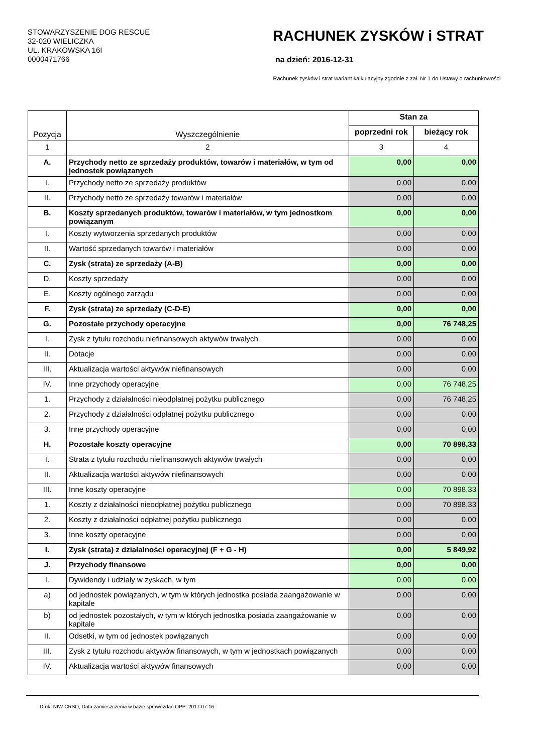STOWARZYSZENIE DOG RESCUE
32-020 WIELICZKA
UL. KRAKOWSKA 16I
0000471766
RACHUNEK ZYSKÓW i STRAT
na dzień: 2016-12-31
Rachunek zysków i strat wariant kalkulacyjny zgodnie z zał. Nr 1 do Ustawy o rachunkowości
| Pozycja | Wyszczególnienie | Stan za | |
| --- | --- | --- | --- |
| | | poprzedni rok | bieżący rok |
| 1 | 2 | 3 | 4 |
| A. | Przychody netto ze sprzedaży produktów, towarów i materiałów, w tym od jednostek powiązanych | 0,00 | 0,00 |
| I. | Przychody netto ze sprzedaży produktów | 0,00 | 0,00 |
| II. | Przychody netto ze sprzedaży towarów i materiałów | 0,00 | 0,00 |
| B. | Koszty sprzedanych produktów, towarów i materiałów, w tym jednostkom powiązanym | 0,00 | 0,00 |
| I. | Koszty wytworzenia sprzedanych produktów | 0,00 | 0,00 |
| II. | Wartość sprzedanych towarów i materiałów | 0,00 | 0,00 |
| C. | Zysk (strata) ze sprzedaży (A-B) | 0,00 | 0,00 |
| D. | Koszty sprzedaży | 0,00 | 0,00 |
| E. | Koszty ogólnego zarządu | 0,00 | 0,00 |
| F. | Zysk (strata) ze sprzedaży (C-D-E) | 0,00 | 0,00 |
| G. | Pozostałe przychody operacyjne | 0,00 | 76 748,25 |
| I. | Zysk z tytułu rozchodu niefinansowych aktywów trwałych | 0,00 | 0,00 |
| II. | Dotacje | 0,00 | 0,00 |
| III. | Aktualizacja wartości aktywów niefinansowych | 0,00 | 0,00 |
| IV. | Inne przychody operacyjne | 0,00 | 76 748,25 |
| 1. | Przychody z działalności nieodpłatnej pożytku publicznego | 0,00 | 76 748,25 |
| 2. | Przychody z działalności odpłatnej pożytku publicznego | 0,00 | 0,00 |
| 3. | Inne przychody operacyjne | 0,00 | 0,00 |
| H. | Pozostałe koszty operacyjne | 0,00 | 70 898,33 |
| I. | Strata z tytułu rozchodu niefinansowych aktywów trwałych | 0,00 | 0,00 |
| II. | Aktualizacja wartości aktywów niefinansowych | 0,00 | 0,00 |
| III. | Inne koszty operacyjne | 0,00 | 70 898,33 |
| 1. | Koszty z działalności nieodpłatnej pożytku publicznego | 0,00 | 70 898,33 |
| 2. | Koszty z działalności odpłatnej pożytku publicznego | 0,00 | 0,00 |
| 3. | Inne koszty operacyjne | 0,00 | 0,00 |
| I. | Zysk (strata) z działalności operacyjnej (F + G - H) | 0,00 | 5 849,92 |
| J. | Przychody finansowe | 0,00 | 0,00 |
| I. | Dywidendy i udziały w zyskach, w tym | 0,00 | 0,00 |
| a) | od jednostek powiązanych, w tym w których jednostka posiada zaangażowanie w kapitale | 0,00 | 0,00 |
| b) | od jednostek pozostałych, w tym w których jednostka posiada zaangażowanie w kapitale | 0,00 | 0,00 |
| II. | Odsetki, w tym od jednostek powiązanych | 0,00 | 0,00 |
| III. | Zysk z tytułu rozchodu aktywów finansowych, w tym w jednostkach powiązanych | 0,00 | 0,00 |
| IV. | Aktualizacja wartości aktywów finansowych | 0,00 | 0,00 |
Druk: NIW-CRSO, Data zamieszczenia w bazie sprawozdań OPP: 2017-07-16